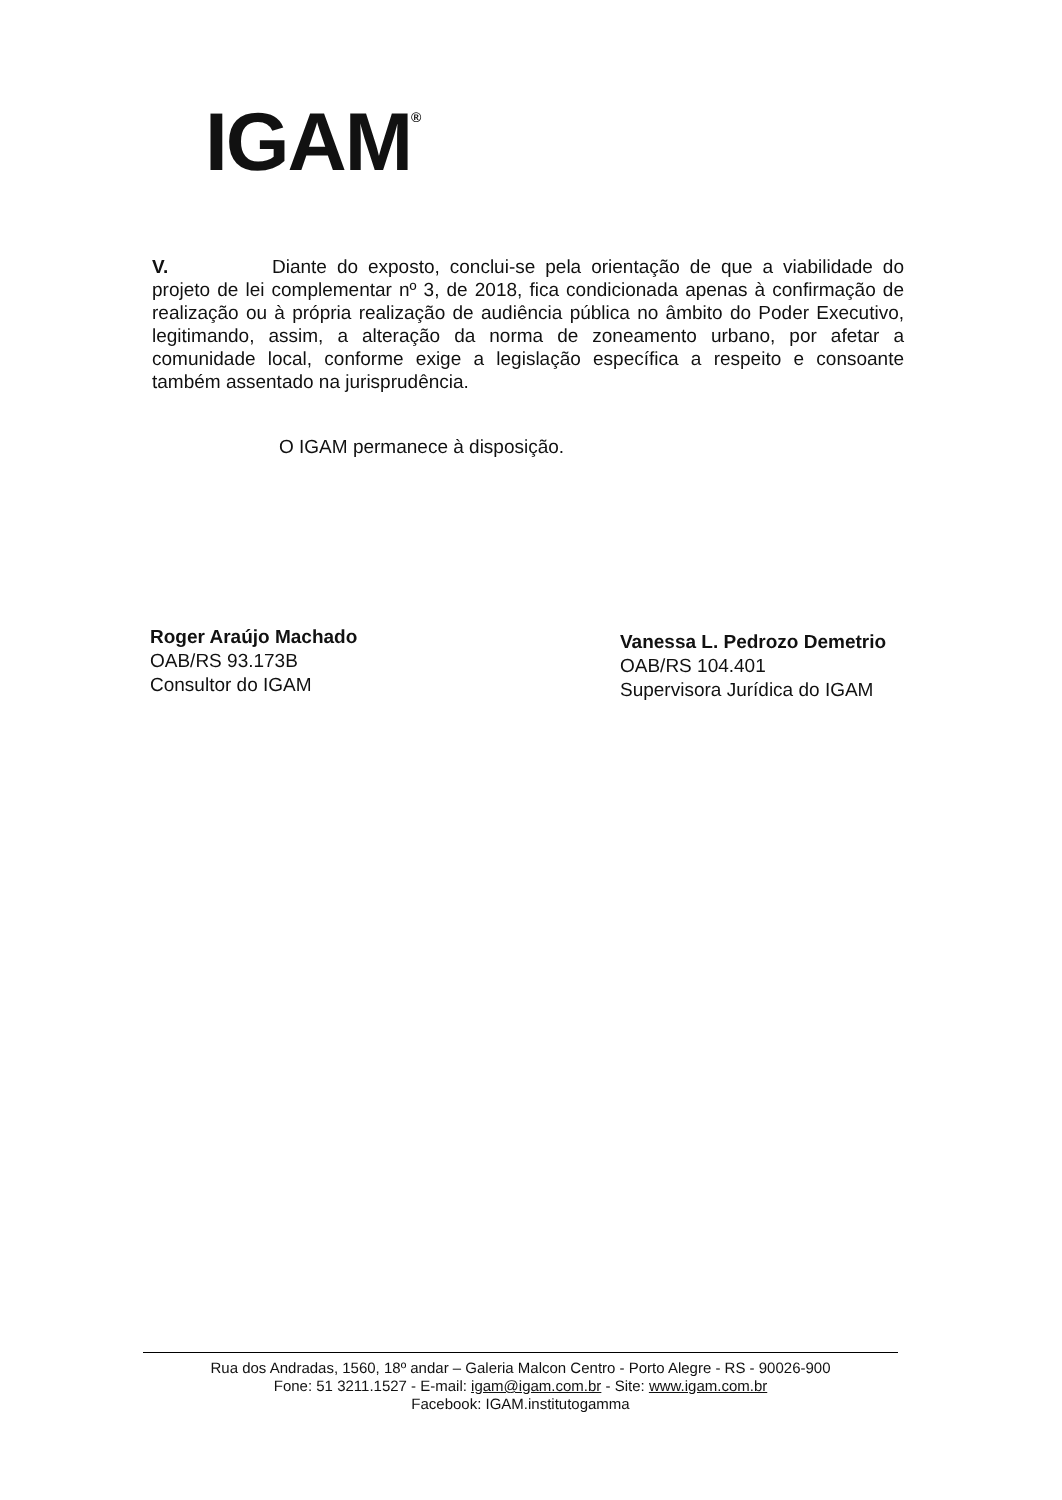IGAM<sup>®</sup>
V. Diante do exposto, conclui-se pela orientação de que a viabilidade do projeto de lei complementar nº 3, de 2018, fica condicionada apenas à confirmação de realização ou à própria realização de audiência pública no âmbito do Poder Executivo, legitimando, assim, a alteração da norma de zoneamento urbano, por afetar a comunidade local, conforme exige a legislação específica a respeito e consoante também assentado na jurisprudência.
O IGAM permanece à disposição.
Roger Araújo Machado
OAB/RS 93.173B
Consultor do IGAM
Vanessa L. Pedrozo Demetrio
OAB/RS 104.401
Supervisora Jurídica do IGAM
Rua dos Andradas, 1560, 18º andar – Galeria Malcon Centro - Porto Alegre - RS - 90026-900
Fone: 51 3211.1527 - E-mail: igam@igam.com.br - Site: www.igam.com.br
Facebook: IGAM.institutogamma